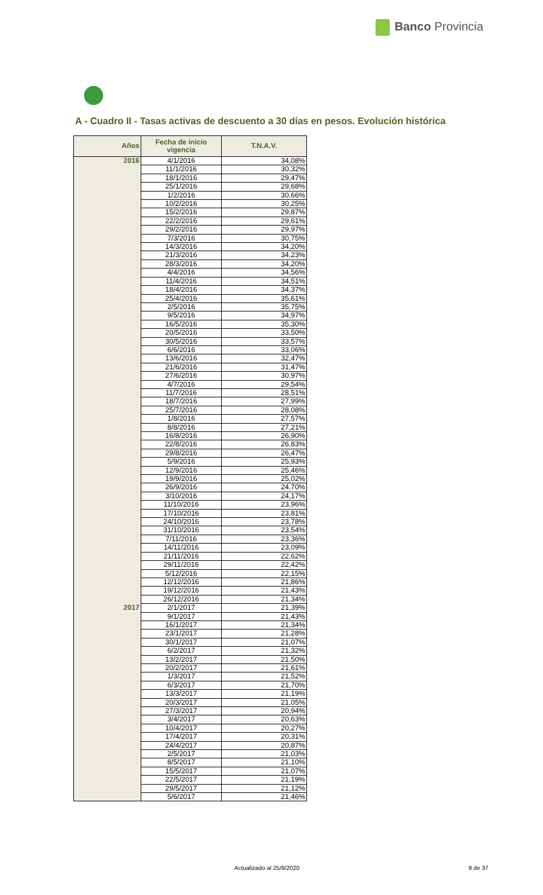Banco Provincia
A - Cuadro II - Tasas activas de descuento a 30 días en pesos. Evolución histórica
| Años | Fecha de inicio vigencia | T.N.A.V. |
| --- | --- | --- |
| 2016 | 4/1/2016 | 34,08% |
| | 11/1/2016 | 30,32% |
| | 18/1/2016 | 29,47% |
| | 25/1/2016 | 29,68% |
| | 1/2/2016 | 30,66% |
| | 10/2/2016 | 30,25% |
| | 15/2/2016 | 29,87% |
| | 22/2/2016 | 29,61% |
| | 29/2/2016 | 29,97% |
| | 7/3/2016 | 30,75% |
| | 14/3/2016 | 34,20% |
| | 21/3/2016 | 34,23% |
| | 28/3/2016 | 34,20% |
| | 4/4/2016 | 34,56% |
| | 11/4/2016 | 34,51% |
| | 18/4/2016 | 34,37% |
| | 25/4/2016 | 35,61% |
| | 2/5/2016 | 35,75% |
| | 9/5/2016 | 34,97% |
| | 16/5/2016 | 35,30% |
| | 20/5/2016 | 33,50% |
| | 30/5/2016 | 33,57% |
| | 6/6/2016 | 33,06% |
| | 13/6/2016 | 32,47% |
| | 21/6/2016 | 31,47% |
| | 27/6/2016 | 30,97% |
| | 4/7/2016 | 29,54% |
| | 11/7/2016 | 28,51% |
| | 18/7/2016 | 27,99% |
| | 25/7/2016 | 28,08% |
| | 1/8/2016 | 27,57% |
| | 8/8/2016 | 27,21% |
| | 16/8/2016 | 26,90% |
| | 22/8/2016 | 26,83% |
| | 29/8/2016 | 26,47% |
| | 5/9/2016 | 25,93% |
| | 12/9/2016 | 25,46% |
| | 19/9/2016 | 25,02% |
| | 26/9/2016 | 24,70% |
| | 3/10/2016 | 24,17% |
| | 11/10/2016 | 23,96% |
| | 17/10/2016 | 23,81% |
| | 24/10/2016 | 23,78% |
| | 31/10/2016 | 23,54% |
| | 7/11/2016 | 23,36% |
| | 14/11/2016 | 23,09% |
| | 21/11/2016 | 22,62% |
| | 29/11/2016 | 22,42% |
| | 5/12/2016 | 22,15% |
| | 12/12/2016 | 21,86% |
| | 19/12/2016 | 21,43% |
| | 26/12/2016 | 21,34% |
| 2017 | 2/1/2017 | 21,39% |
| | 9/1/2017 | 21,43% |
| | 16/1/2017 | 21,34% |
| | 23/1/2017 | 21,28% |
| | 30/1/2017 | 21,07% |
| | 6/2/2017 | 21,32% |
| | 13/2/2017 | 21,50% |
| | 20/2/2017 | 21,61% |
| | 1/3/2017 | 21,52% |
| | 6/3/2017 | 21,70% |
| | 13/3/2017 | 21,19% |
| | 20/3/2017 | 21,05% |
| | 27/3/2017 | 20,94% |
| | 3/4/2017 | 20,63% |
| | 10/4/2017 | 20,27% |
| | 17/4/2017 | 20,31% |
| | 24/4/2017 | 20,87% |
| | 2/5/2017 | 21,03% |
| | 8/5/2017 | 21,10% |
| | 15/5/2017 | 21,07% |
| | 22/5/2017 | 21,19% |
| | 29/5/2017 | 21,12% |
| | 5/6/2017 | 21,46% |
Actualizado al 25/9/2020 9 de 37